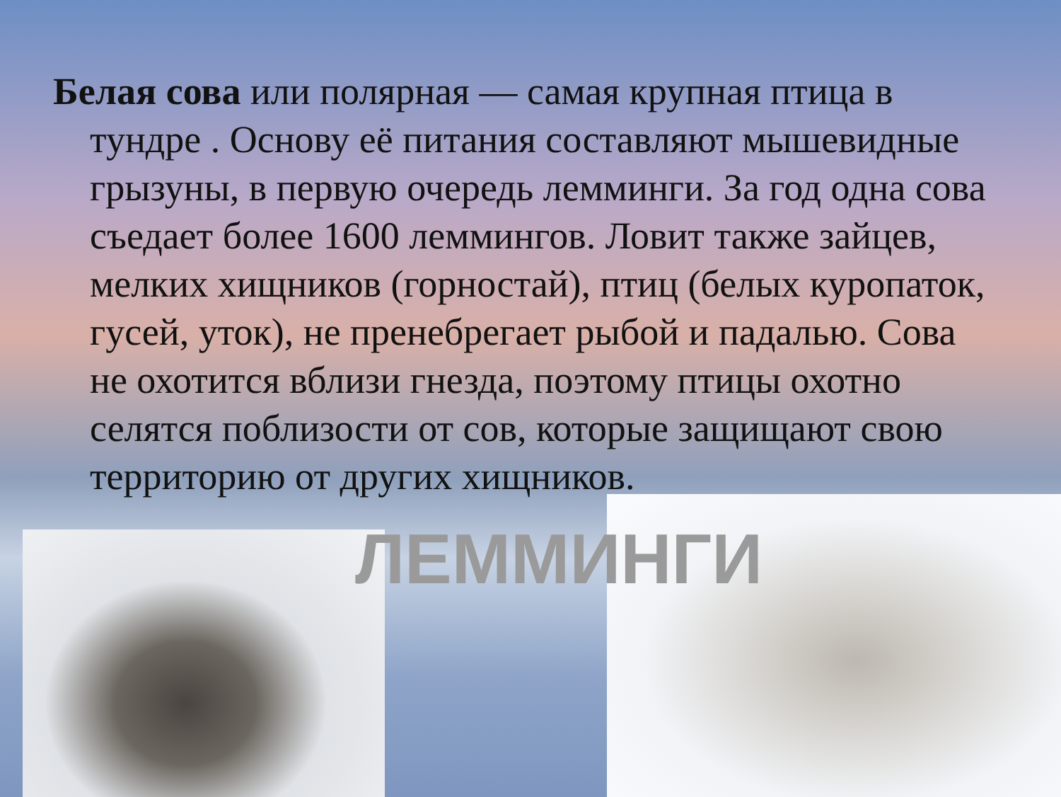Белая сова или полярная — самая крупная птица в тундре . Основу её питания составляют мышевидные грызуны, в первую очередь лемминги. За год одна сова съедает более 1600 леммингов. Ловит также зайцев, мелких хищников (горностай), птиц (белых куропаток, гусей, уток), не пренебрегает рыбой и падалью. Сова не охотится вблизи гнезда, поэтому птицы охотно селятся поблизости от сов, которые защищают свою территорию от других хищников.
ЛЕММИНГИ